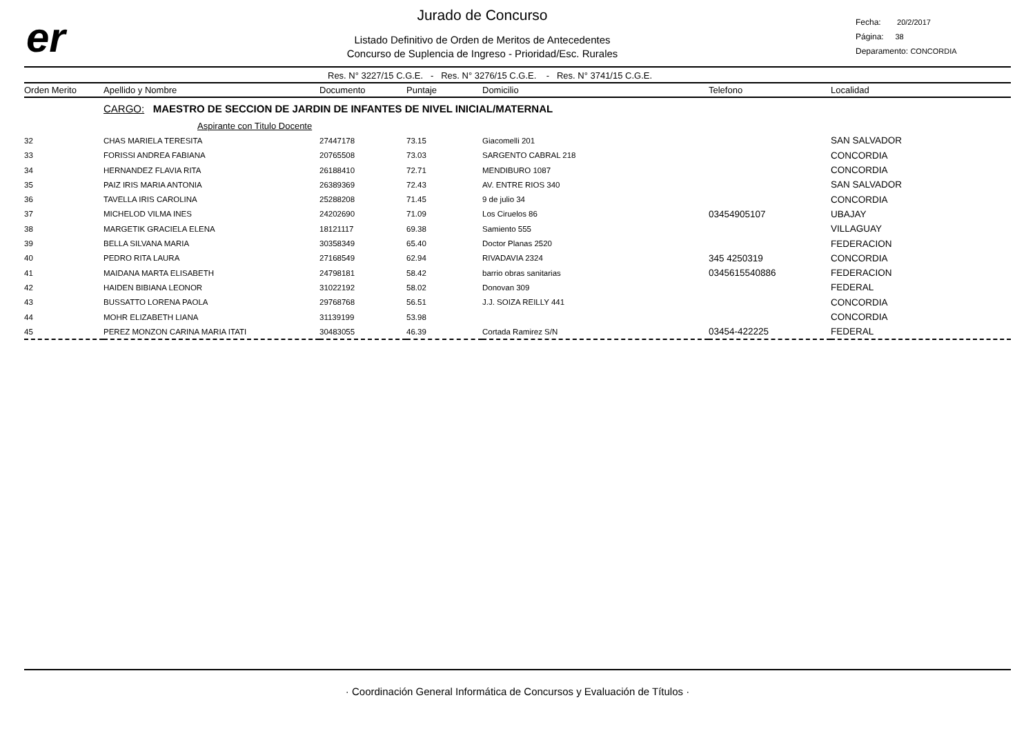er
Jurado de Concurso
Listado Definitivo de Orden de Meritos de Antecedentes
Concurso de Suplencia de Ingreso - Prioridad/Esc. Rurales
Fecha: 20/2/2017
Página: 38
Deparamento: CONCORDIA
Res. N° 3227/15 C.G.E. - Res. N° 3276/15 C.G.E. - Res. N° 3741/15 C.G.E.
| Orden Merito | Apellido y Nombre | Documento | Puntaje | Domicilio | Telefono | Localidad |
| --- | --- | --- | --- | --- | --- | --- |
| | CARGO: MAESTRO DE SECCION DE JARDIN DE INFANTES DE NIVEL INICIAL/MATERNAL | | | | | |
| | Aspirante con Titulo Docente | | | | | |
| 32 | CHAS MARIELA TERESITA | 27447178 | 73.15 | Giacomelli 201 | | SAN SALVADOR |
| 33 | FORISSI ANDREA FABIANA | 20765508 | 73.03 | SARGENTO CABRAL 218 | | CONCORDIA |
| 34 | HERNANDEZ FLAVIA RITA | 26188410 | 72.71 | MENDIBURO 1087 | | CONCORDIA |
| 35 | PAIZ IRIS MARIA ANTONIA | 26389369 | 72.43 | AV. ENTRE RIOS 340 | | SAN SALVADOR |
| 36 | TAVELLA IRIS CAROLINA | 25288208 | 71.45 | 9 de julio 34 | | CONCORDIA |
| 37 | MICHELOD VILMA INES | 24202690 | 71.09 | Los Ciruelos 86 | 03454905107 | UBAJAY |
| 38 | MARGETIK GRACIELA ELENA | 18121117 | 69.38 | Samiento 555 | | VILLAGUAY |
| 39 | BELLA SILVANA MARIA | 30358349 | 65.40 | Doctor Planas 2520 | | FEDERACION |
| 40 | PEDRO RITA LAURA | 27168549 | 62.94 | RIVADAVIA 2324 | 345 4250319 | CONCORDIA |
| 41 | MAIDANA MARTA ELISABETH | 24798181 | 58.42 | barrio obras sanitarias | 0345615540886 | FEDERACION |
| 42 | HAIDEN BIBIANA LEONOR | 31022192 | 58.02 | Donovan 309 | | FEDERAL |
| 43 | BUSSATTO LORENA PAOLA | 29768768 | 56.51 | J.J. SOIZA REILLY 441 | | CONCORDIA |
| 44 | MOHR ELIZABETH LIANA | 31139199 | 53.98 | | | CONCORDIA |
| 45 | PEREZ MONZON CARINA MARIA ITATI | 30483055 | 46.39 | Cortada Ramirez S/N | 03454-422225 | FEDERAL |
· Coordinación General Informática de Concursos y Evaluación de Títulos ·